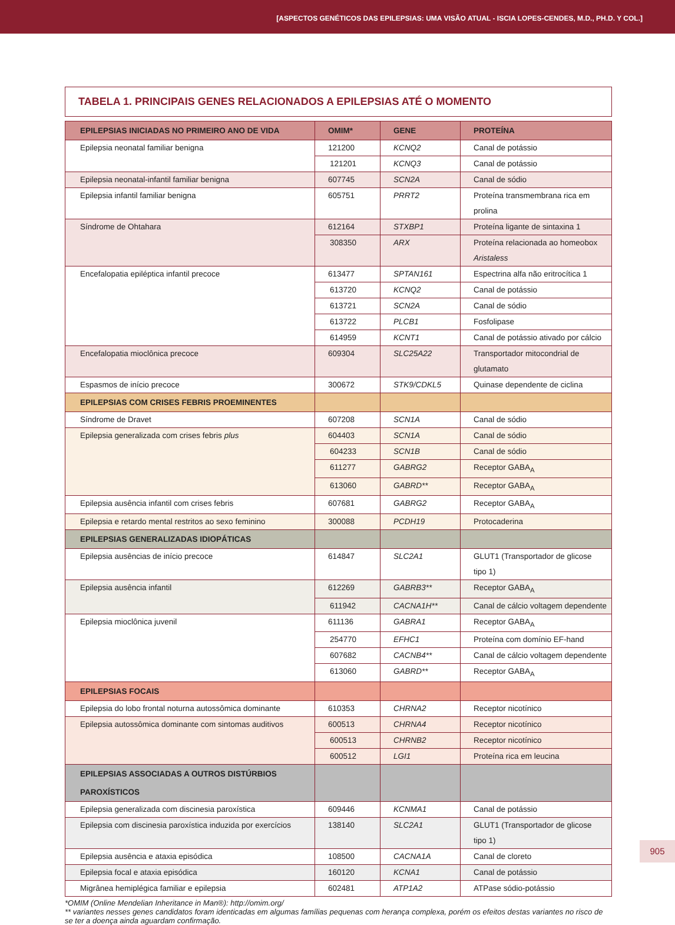[ASPECTOS GENÉTICOS DAS EPILEPSIAS: UMA VISÃO ATUAL - ISCIA LOPES-CENDES, M.D., PH.D. Y COL.]
TABELA 1. PRINCIPAIS GENES RELACIONADOS A EPILEPSIAS ATÉ O MOMENTO
| EPILEPSIAS INICIADAS NO PRIMEIRO ANO DE VIDA | OMIM* | GENE | PROTEÍNA |
| --- | --- | --- | --- |
| Epilepsia neonatal familiar benigna | 121200 | KCNQ2 | Canal de potássio |
| | 121201 | KCNQ3 | Canal de potássio |
| Epilepsia neonatal-infantil familiar benigna | 607745 | SCN2A | Canal de sódio |
| Epilepsia infantil familiar benigna | 605751 | PRRT2 | Proteína transmembrana rica em prolina |
| Síndrome de Ohtahara | 612164 | STXBP1 | Proteína ligante de sintaxina 1 |
| | 308350 | ARX | Proteína relacionada ao homeobox Aristaless |
| Encefalopatia epiléptica infantil precoce | 613477 | SPTAN161 | Espectrina alfa não eritrocítica 1 |
| | 613720 | KCNQ2 | Canal de potássio |
| | 613721 | SCN2A | Canal de sódio |
| | 613722 | PLCB1 | Fosfolipase |
| | 614959 | KCNT1 | Canal de potássio ativado por cálcio |
| Encefalopatia mioclônica precoce | 609304 | SLC25A22 | Transportador mitocondrial de glutamato |
| Espasmos de início precoce | 300672 | STK9/CDKL5 | Quinase dependente de ciclina |
| EPILEPSIAS COM CRISES FEBRIS PROEMINENTES | | | |
| Síndrome de Dravet | 607208 | SCN1A | Canal de sódio |
| Epilepsia generalizada com crises febris plus | 604403 | SCN1A | Canal de sódio |
| | 604233 | SCN1B | Canal de sódio |
| | 611277 | GABRG2 | Receptor GABA<sub>A</sub> |
| | 613060 | GABRD** | Receptor GABA<sub>A</sub> |
| Epilepsia ausência infantil com crises febris | 607681 | GABRG2 | Receptor GABA<sub>A</sub> |
| Epilepsia e retardo mental restritos ao sexo feminino | 300088 | PCDH19 | Protocaderina |
| EPILEPSIAS GENERALIZADAS IDIOPÁTICAS | | | |
| Epilepsia ausências de início precoce | 614847 | SLC2A1 | GLUT1 (Transportador de glicose tipo 1) |
| Epilepsia ausência infantil | 612269 | GABRB3** | Receptor GABA<sub>A</sub> |
| | 611942 | CACNA1H** | Canal de cálcio voltagem dependente |
| Epilepsia mioclônica juvenil | 611136 | GABRA1 | Receptor GABA<sub>A</sub> |
| | 254770 | EFHC1 | Proteína com domínio EF-hand |
| | 607682 | CACNB4** | Canal de cálcio voltagem dependente |
| | 613060 | GABRD** | Receptor GABA<sub>A</sub> |
| EPILEPSIAS FOCAIS | | | |
| Epilepsia do lobo frontal noturna autossômica dominante | 610353 | CHRNA2 | Receptor nicotínico |
| Epilepsia autossômica dominante com sintomas auditivos | 600513 | CHRNA4 | Receptor nicotínico |
| | 600513 | CHRNB2 | Receptor nicotínico |
| | 600512 | LGI1 | Proteína rica em leucina |
| EPILEPSIAS ASSOCIADAS A OUTROS DISTÚRBIOS PAROXÍSTICOS | | | |
| Epilepsia generalizada com discinesia paroxística | 609446 | KCNMA1 | Canal de potássio |
| Epilepsia com discinesia paroxística induzida por exercícios | 138140 | SLC2A1 | GLUT1 (Transportador de glicose tipo 1) |
| Epilepsia ausência e ataxia episódica | 108500 | CACNA1A | Canal de cloreto |
| Epilepsia focal e ataxia episódica | 160120 | KCNA1 | Canal de potássio |
| Migrânea hemiplégica familiar e epilepsia | 602481 | ATP1A2 | ATPase sódio-potássio |
*OMIM (Online Mendelian Inheritance in Man®): http://omim.org/
** variantes nesses genes candidatos foram identicadas em algumas famílias pequenas com herança complexa, porém os efeitos destas variantes no risco de se ter a doença ainda aguardam confirmação.
905